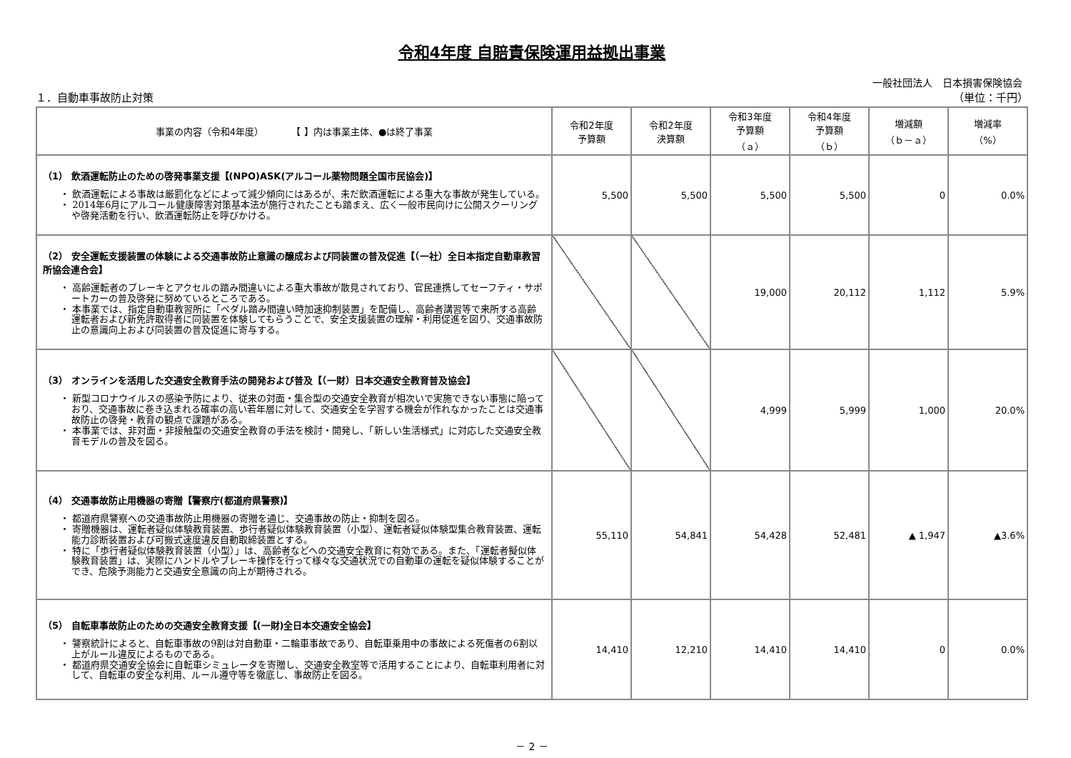令和4年度 自賠責保険運用益拠出事業
一般社団法人　日本損害保険協会
１．自動車事故防止対策 （単位：千円）
| 事業の内容（令和4年度） 【 】内は事業主体、●は終了事業 | 令和2年度 予算額 | 令和2年度 決算額 | 令和3年度 予算額 （ａ） | 令和4年度 予算額 （ｂ） | 増減額 （ｂ－ａ） | 増減率 （%） |
| --- | --- | --- | --- | --- | --- | --- |
| （1） 飲酒運転防止のための啓発事業支援【(NPO)ASK(アルコール薬物問題全国市民協会)】 ・ 飲酒運転による事故は厳罰化などによって減少傾向にはあるが、未だ飲酒運転による重大な事故が発生している。 ・ 2014年6月にアルコール健康障害対策基本法が施行されたことも踏まえ、広く一般市民向けに公開スクーリングや啓発活動を行い、飲酒運転防止を呼びかける。 | 5,500 | 5,500 | 5,500 | 5,500 | 0 | 0.0% |
| （2） 安全運転支援装置の体験による交通事故防止意識の醸成および同装置の普及促進【（一社）全日本指定自動車教習所協会連合会】 ・ 高齢運転者のブレーキとアクセルの踏み間違いによる重大事故が散見されており、官民連携してセーフティ・サポートカーの普及啓発に努めているところである。 ・ 本事業では、指定自動車教習所に「ペダル踏み間違い時加速抑制装置」を配備し、高齢者講習等で来所する高齢運転者および新免許取得者に同装置を体験してもらうことで、安全支援装置の理解・利用促進を図り、交通事故防止の意識向上および同装置の普及促進に寄与する。 | | | 19,000 | 20,112 | 1,112 | 5.9% |
| （3） オンラインを活用した交通安全教育手法の開発および普及【（一財）日本交通安全教育普及協会】 ・ 新型コロナウイルスの感染予防により、従来の対面・集合型の交通安全教育が相次いで実施できない事態に陥っており、交通事故に巻き込まれる確率の高い若年層に対して、交通安全を学習する機会が作れなかったことは交通事故防止の啓発・教育の観点で課題がある。 ・ 本事業では、非対面・非接触型の交通安全教育の手法を検討・開発し、「新しい生活様式」に対応した交通安全教育モデルの普及を図る。 | | | 4,999 | 5,999 | 1,000 | 20.0% |
| （4） 交通事故防止用機器の寄贈【警察庁(都道府県警察)】 ・ 都道府県警察への交通事故防止用機器の寄贈を通じ、交通事故の防止・抑制を図る。 ・ 寄贈機器は、運転者疑似体験教育装置、歩行者疑似体験教育装置（小型）、運転者疑似体験型集合教育装置、運転能力診断装置および可搬式速度違反自動取締装置とする。 ・ 特に「歩行者疑似体験教育装置（小型）」は、高齢者などへの交通安全教育に有効である。また、「運転者擬似体験教育装置」は、実際にハンドルやブレーキ操作を行って様々な交通状況での自動車の運転を疑似体験することができ、危険予測能力と交通安全意識の向上が期待される。 | 55,110 | 54,841 | 54,428 | 52,481 | ▲ 1,947 | ▲3.6% |
| （5） 自転車事故防止のための交通安全教育支援【(一財)全日本交通安全協会】 ・ 警察統計によると、自転車事故の9割は対自動車・二輪車事故であり、自転車乗用中の事故による死傷者の6割以上がルール違反によるものである。 ・ 都道府県交通安全協会に自転車シミュレータを寄贈し、交通安全教室等で活用することにより、自転車利用者に対して、自転車の安全な利用、ルール遵守等を徹底し、事故防止を図る。 | 14,410 | 12,210 | 14,410 | 14,410 | 0 | 0.0% |
－ 2 －